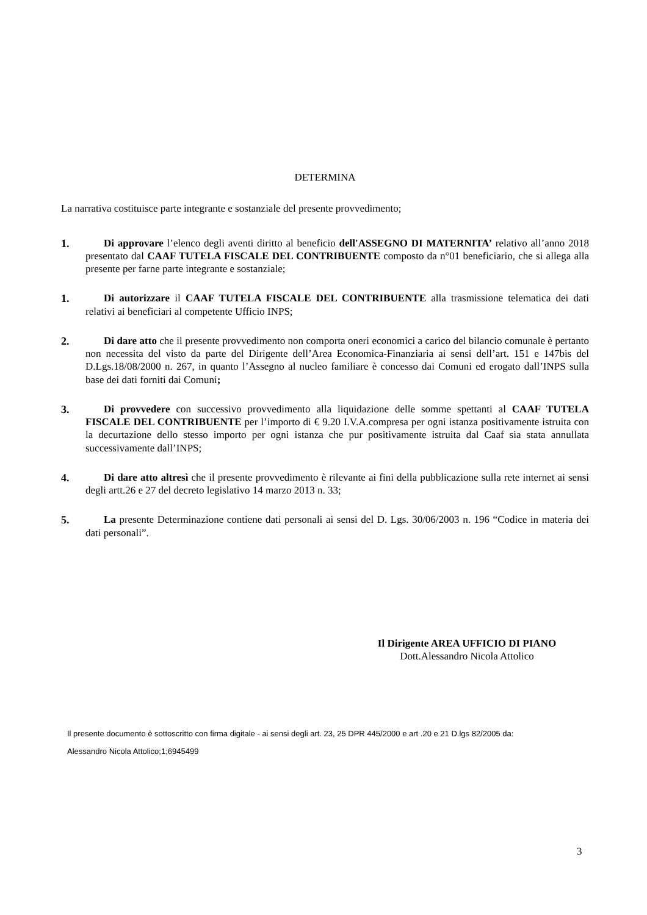DETERMINA
La narrativa costituisce parte integrante e sostanziale del presente provvedimento;
1. Di approvare l’elenco degli aventi diritto al beneficio dell'ASSEGNO DI MATERNITA’ relativo all’anno 2018 presentato dal CAAF TUTELA FISCALE DEL CONTRIBUENTE composto da n°01 beneficiario, che si allega alla presente per farne parte integrante e sostanziale;
1. Di autorizzare il CAAF TUTELA FISCALE DEL CONTRIBUENTE alla trasmissione telematica dei dati relativi ai beneficiari al competente Ufficio INPS;
2. Di dare atto che il presente provvedimento non comporta oneri economici a carico del bilancio comunale è pertanto non necessita del visto da parte del Dirigente dell’Area Economica-Finanziaria ai sensi dell’art. 151 e 147bis del D.Lgs.18/08/2000 n. 267, in quanto l’Assegno al nucleo familiare è concesso dai Comuni ed erogato dall’INPS sulla base dei dati forniti dai Comuni;
3. Di provvedere con successivo provvedimento alla liquidazione delle somme spettanti al CAAF TUTELA FISCALE DEL CONTRIBUENTE per l’importo di € 9.20 I.V.A.compresa per ogni istanza positivamente istruita con la decurtazione dello stesso importo per ogni istanza che pur positivamente istruita dal Caaf sia stata annullata successivamente dall’INPS;
4. Di dare atto altresì che il presente provvedimento è rilevante ai fini della pubblicazione sulla rete internet ai sensi degli artt.26 e 27 del decreto legislativo 14 marzo 2013 n. 33;
5. La presente Determinazione contiene dati personali ai sensi del D. Lgs. 30/06/2003 n. 196 “Codice in materia dei dati personali”.
Il Dirigente AREA UFFICIO DI PIANO
Dott.Alessandro Nicola Attolico
Il presente documento è sottoscritto con firma digitale - ai sensi degli art. 23, 25 DPR 445/2000 e art .20 e 21 D.lgs 82/2005 da:
Alessandro Nicola Attolico;1;6945499
3